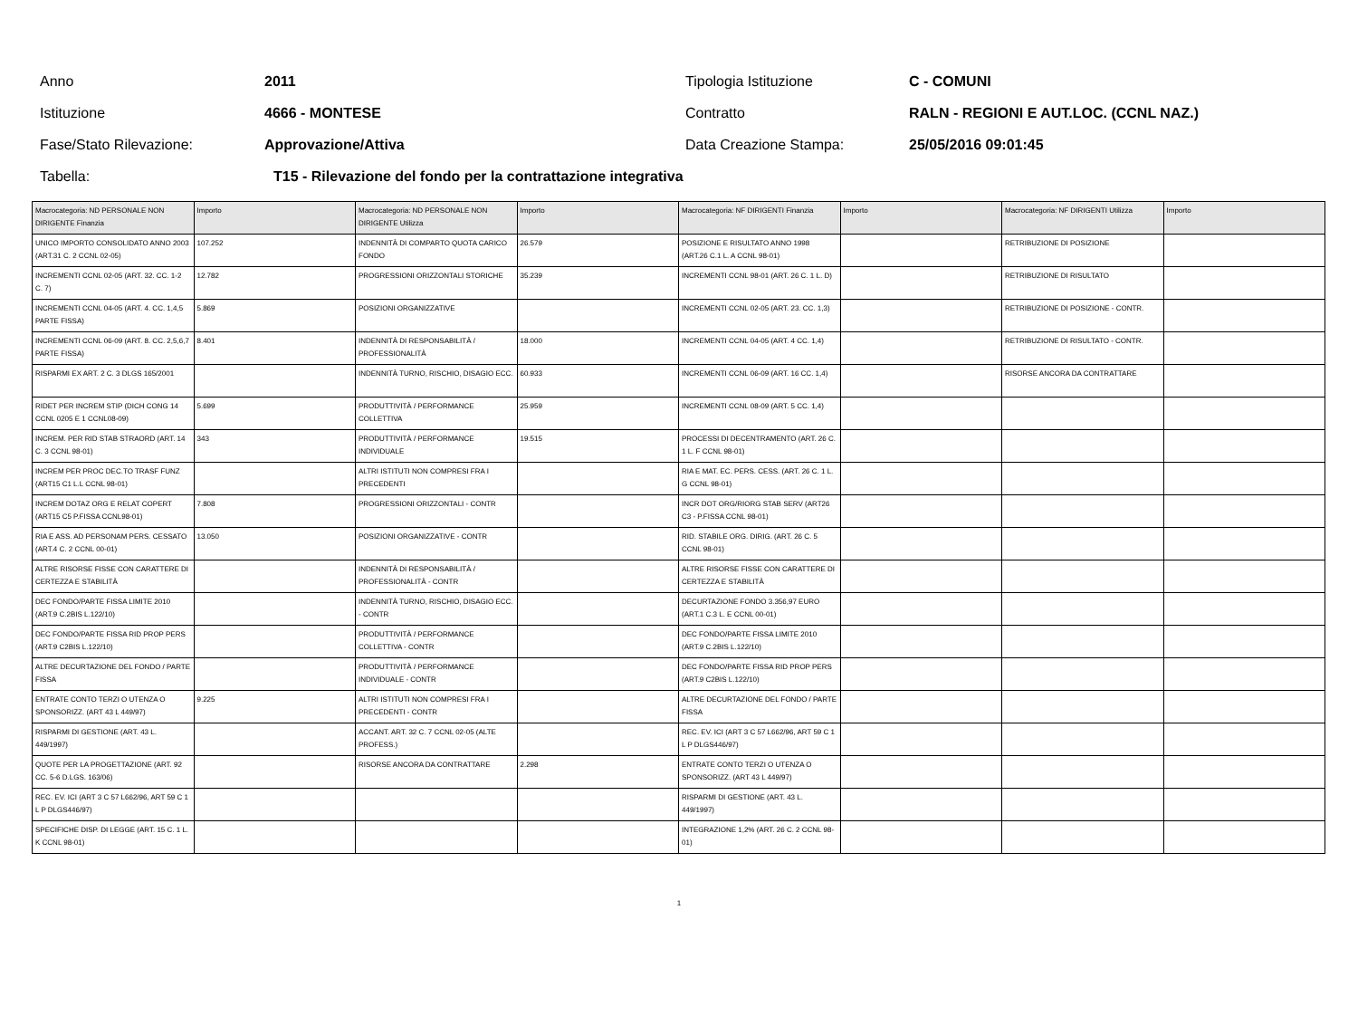Anno 2011 Tipologia Istituzione C - COMUNI
Istituzione 4666 - MONTESE Contratto RALN - REGIONI E AUT.LOC. (CCNL NAZ.)
Fase/Stato Rilevazione: Approvazione/Attiva Data Creazione Stampa: 25/05/2016 09:01:45
Tabella: T15 - Rilevazione del fondo per la contrattazione integrativa
| Macrocategoria: ND PERSONALE NON DIRIGENTE Finanzia | Importo | Macrocategoria: ND PERSONALE NON DIRIGENTE Utilizza | Importo | Macrocategoria: NF DIRIGENTI Finanzia | Importo | Macrocategoria: NF DIRIGENTI Utilizza | Importo |
| --- | --- | --- | --- | --- | --- | --- | --- |
| UNICO IMPORTO CONSOLIDATO ANNO 2003 (ART.31 C. 2 CCNL 02-05) | 107.252 | INDENNITÀ DI COMPARTO QUOTA CARICO FONDO | 26.579 | POSIZIONE E RISULTATO ANNO 1998 (ART.26 C.1 L. A CCNL 98-01) | | RETRIBUZIONE DI POSIZIONE | |
| INCREMENTI CCNL 02-05 (ART. 32. CC. 1-2 C. 7) | 12.782 | PROGRESSIONI ORIZZONTALI STORICHE | 35.239 | INCREMENTI CCNL 98-01 (ART. 26 C. 1 L. D) | | RETRIBUZIONE DI RISULTATO | |
| INCREMENTI CCNL 04-05 (ART. 4. CC. 1,4,5 PARTE FISSA) | 5.869 | POSIZIONI ORGANIZZATIVE | | INCREMENTI CCNL 02-05 (ART. 23. CC. 1,3) | | RETRIBUZIONE DI POSIZIONE - CONTR. | |
| INCREMENTI CCNL 06-09 (ART. 8. CC. 2,5,6,7 PARTE FISSA) | 8.401 | INDENNITÀ DI RESPONSABILITÀ / PROFESSIONALITÀ | 18.000 | INCREMENTI CCNL 04-05 (ART. 4 CC. 1,4) | | RETRIBUZIONE DI RISULTATO - CONTR. | |
| RISPARMI EX ART. 2 C. 3 DLGS 165/2001 | | INDENNITÀ TURNO, RISCHIO, DISAGIO ECC. | 60.933 | INCREMENTI CCNL 06-09 (ART. 16 CC. 1,4) | | RISORSE ANCORA DA CONTRATTARE | |
| RIDET PER INCREM STIP (DICH CONG 14 CCNL 0205 E 1 CCNL08-09) | 5.699 | PRODUTTIVITÀ / PERFORMANCE COLLETTIVA | 25.959 | INCREMENTI CCNL 08-09 (ART. 5 CC. 1,4) | | | |
| INCREM. PER RID STAB STRAORD (ART. 14 C. 3 CCNL 98-01) | 343 | PRODUTTIVITÀ / PERFORMANCE INDIVIDUALE | 19.515 | PROCESSI DI DECENTRAMENTO (ART. 26 C. 1 L. F CCNL 98-01) | | | |
| INCREM PER PROC DEC.TO TRASF FUNZ (ART15 C1 L.L CCNL 98-01) | | ALTRI ISTITUTI NON COMPRESI FRA I PRECEDENTI | | RIA E MAT. EC. PERS. CESS. (ART. 26 C. 1 L. G CCNL 98-01) | | | |
| INCREM DOTAZ ORG E RELAT COPERT (ART15 C5 P.FISSA CCNL98-01) | 7.808 | PROGRESSIONI ORIZZONTALI - CONTR | | INCR DOT ORG/RIORG STAB SERV (ART26 C3 - P.FISSA CCNL 98-01) | | | |
| RIA E ASS. AD PERSONAM PERS. CESSATO (ART.4 C. 2 CCNL 00-01) | 13.050 | POSIZIONI ORGANIZZATIVE - CONTR | | RID. STABILE ORG. DIRIG. (ART. 26 C. 5 CCNL 98-01) | | | |
| ALTRE RISORSE FISSE CON CARATTERE DI CERTEZZA E STABILITÀ | | INDENNITÀ DI RESPONSABILITÀ / PROFESSIONALITÀ - CONTR | | ALTRE RISORSE FISSE CON CARATTERE DI CERTEZZA E STABILITÀ | | | |
| DEC FONDO/PARTE FISSA LIMITE 2010 (ART.9 C.2BIS L.122/10) | | INDENNITÀ TURNO, RISCHIO, DISAGIO ECC. - CONTR | | DECURTAZIONE FONDO 3.356,97 EURO (ART.1 C.3 L. E CCNL 00-01) | | | |
| DEC FONDO/PARTE FISSA RID PROP PERS (ART.9 C2BIS L.122/10) | | PRODUTTIVITÀ / PERFORMANCE COLLETTIVA - CONTR | | DEC FONDO/PARTE FISSA LIMITE 2010 (ART.9 C.2BIS L.122/10) | | | |
| ALTRE DECURTAZIONE DEL FONDO / PARTE FISSA | | PRODUTTIVITÀ / PERFORMANCE INDIVIDUALE - CONTR | | DEC FONDO/PARTE FISSA RID PROP PERS (ART.9 C2BIS L.122/10) | | | |
| ENTRATE CONTO TERZI O UTENZA O SPONSORIZZ. (ART 43 L 449/97) | 9.225 | ALTRI ISTITUTI NON COMPRESI FRA I PRECEDENTI - CONTR | | ALTRE DECURTAZIONE DEL FONDO / PARTE FISSA | | | |
| RISPARMI DI GESTIONE (ART. 43 L. 449/1997) | | ACCANT. ART. 32 C. 7 CCNL 02-05 (ALTE PROFESS.) | | REC. EV. ICI (ART 3 C 57 L662/96, ART 59 C 1 L P DLGS446/97) | | | |
| QUOTE PER LA PROGETTAZIONE (ART. 92 CC. 5-6 D.LGS. 163/06) | | RISORSE ANCORA DA CONTRATTARE | 2.298 | ENTRATE CONTO TERZI O UTENZA O SPONSORIZZ. (ART 43 L 449/97) | | | |
| REC. EV. ICI (ART 3 C 57 L662/96, ART 59 C 1 L P DLGS446/97) | | | | RISPARMI DI GESTIONE (ART. 43 L. 449/1997) | | | |
| SPECIFICHE DISP. DI LEGGE (ART. 15 C. 1 L. K CCNL 98-01) | | | | INTEGRAZIONE 1,2% (ART. 26 C. 2 CCNL 98-01) | | | |
1